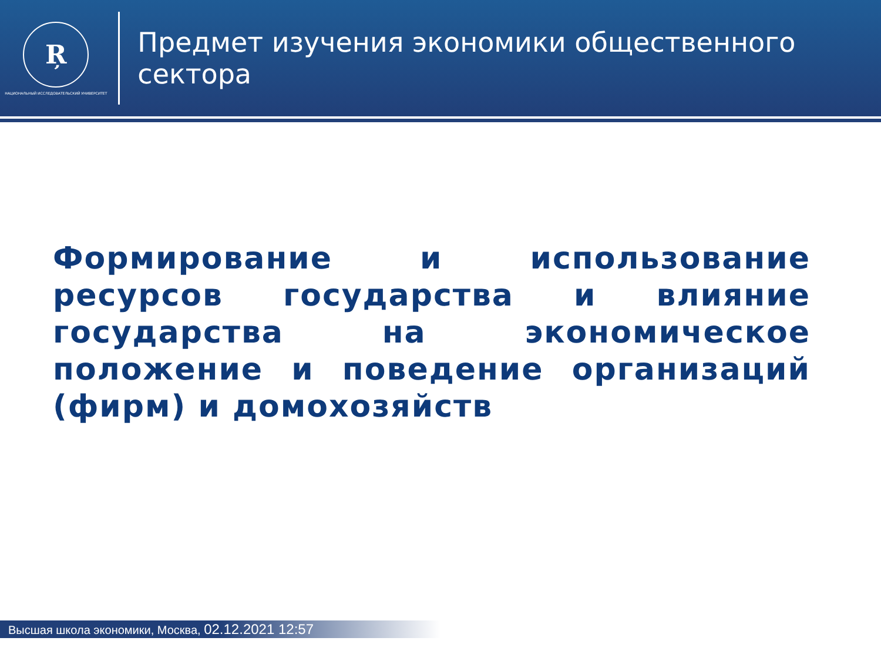Ŗ
НАЦИОНАЛЬНЫЙ ИССЛЕДОВАТЕЛЬСКИЙ УНИВЕРСИТЕТ
Предмет изучения экономики общественного сектора
Формирование и использование ресурсов государства и влияние государства на экономическое положение и поведение организаций (фирм) и домохозяйств
Высшая школа экономики, Москва, 02.12.2021 12:57